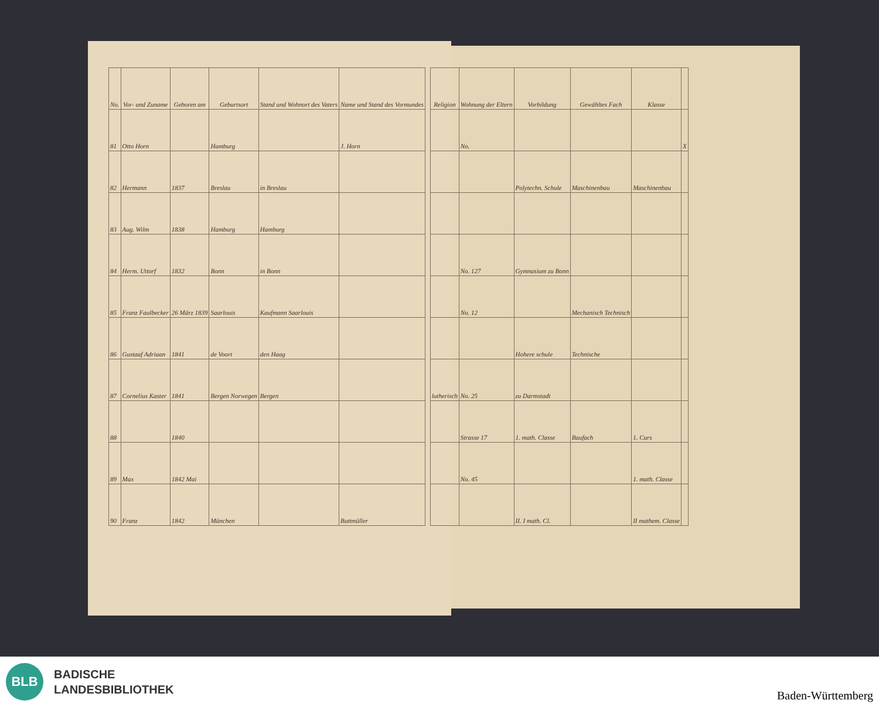| No. | Vor- und Zuname | Geboren am | Geburtsort | Stand und Wohnort des Vaters | Name und Stand des Vormundes |
| --- | --- | --- | --- | --- | --- |
| 81 | Otto Horn | | Hamburg | | J. Horn |
| 82 | Hermann | 1837 | Breslau | in Breslau | |
| 83 | Aug. Wilm | 1838 | Hamburg | Hamburg | |
| 84 | Herm. Uttorf | 1832 | Bonn | in Bonn | |
| 85 | Franz Faulbecker | 26 März 1839 | Saarlouis | Kaufmann Saarlouis | |
| 86 | Gustaaf Adriaan | 1841 | de Voort | den Haag | |
| 87 | Cornelius Kaster | 1841 | Bergen Norwegen | Bergen | |
| 88 | | 1840 | | | |
| 89 | Max | 1842 Mai | | | |
| 90 | Franz | 1842 | München | | Buttmüller |
| Religion | Wohnung der Eltern | Vorbildung | Gewähltes Fach | Klasse | |
| --- | --- | --- | --- | --- | --- |
| | No. | | | | X |
| | | Polytechn. Schule | Maschinenbau | Maschinenbau | |
| | No. 127 | Gymnasium zu Bonn | | | |
| | No. 12 | | Mechanisch Technisch | | |
| | | Hohere schule | Technische | | |
| lutherisch | No. 25 | zu Darmstadt | | | |
| | Strasse 17 | 1. math. Classe | Baufach | 1. Curs | |
| | No. 45 | | | 1. math. Classe | |
| | | II. I math. Cl. | | II mathem. Classe | |
BLB
BADISCHE
LANDESBIBLIOTHEK
Baden-Württemberg